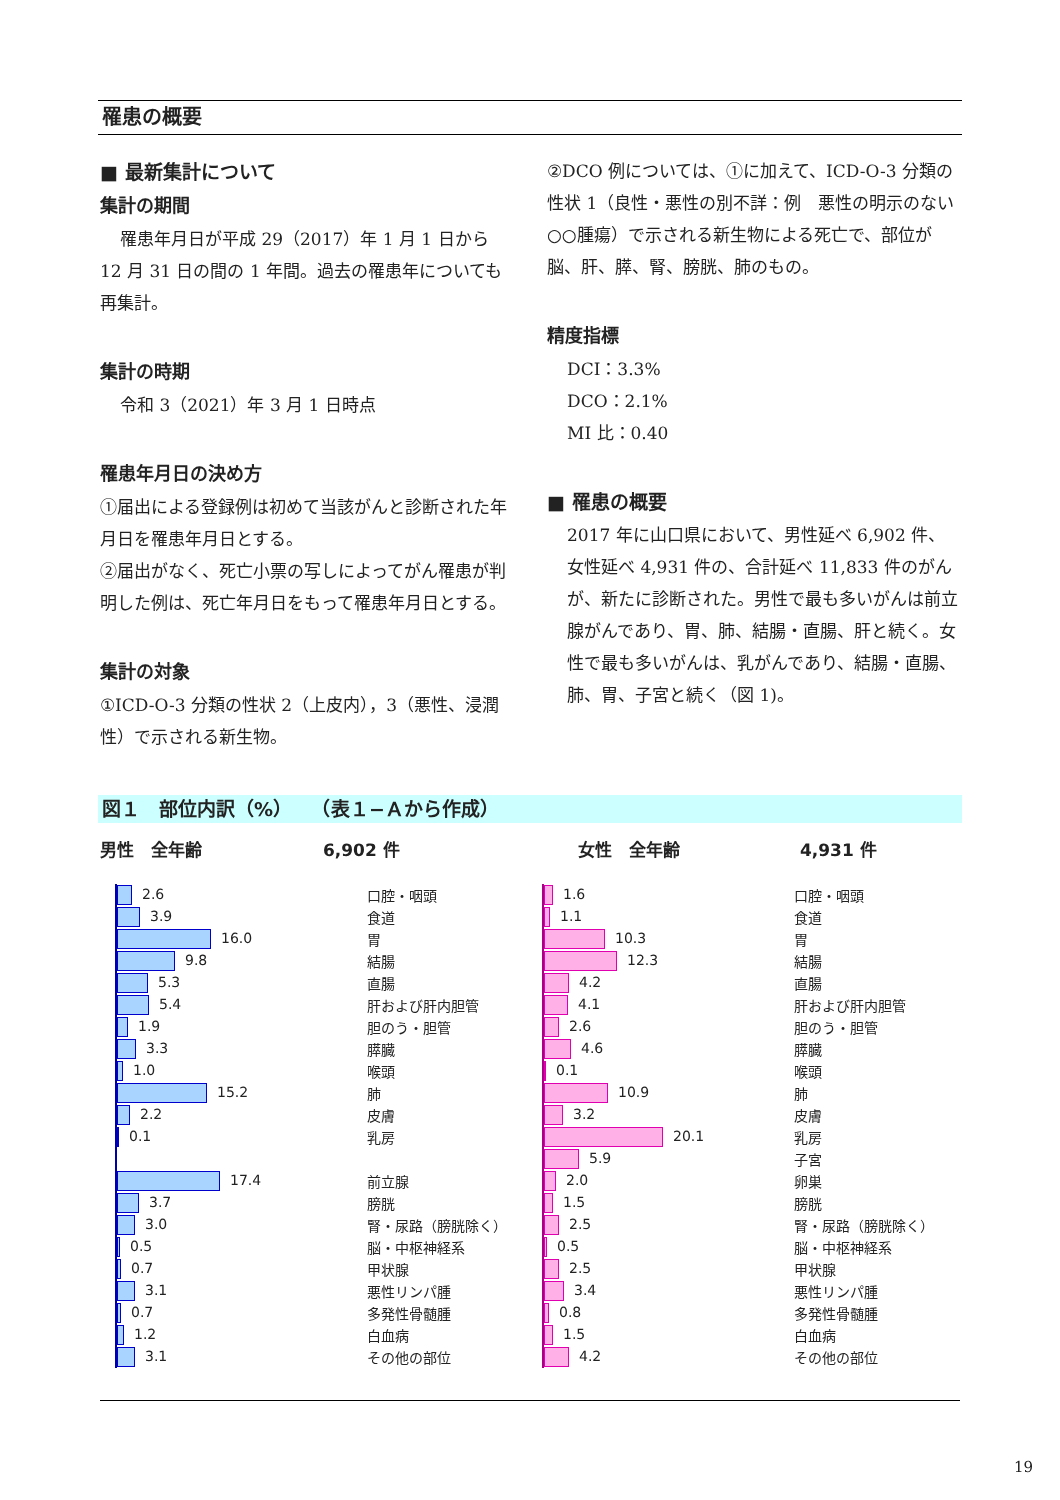罹患の概要
■ 最新集計について
集計の期間
罹患年月日が平成 29（2017）年 1 月 1 日から
12 月 31 日の間の 1 年間。過去の罹患年についても再集計。
集計の時期
令和 3（2021）年 3 月 1 日時点
罹患年月日の決め方
①届出による登録例は初めて当該がんと診断された年月日を罹患年月日とする。
②届出がなく、死亡小票の写しによってがん罹患が判明した例は、死亡年月日をもって罹患年月日とする。
集計の対象
①ICD-O-3 分類の性状 2（上皮内），3（悪性、浸潤性）で示される新生物。
②DCO 例については、①に加えて、ICD-O-3 分類の性状 1（良性・悪性の別不詳：例　悪性の明示のない○○腫瘍）で示される新生物による死亡で、部位が脳、肝、膵、腎、膀胱、肺のもの。
精度指標
DCI：3.3%
DCO：2.1%
MI 比：0.40
■ 罹患の概要
2017 年に山口県において、男性延べ 6,902 件、女性延べ 4,931 件の、合計延べ 11,833 件のがんが、新たに診断された。男性で最も多いがんは前立腺がんであり、胃、肺、結腸・直腸、肝と続く。女性で最も多いがんは、乳がんであり、結腸・直腸、肺、胃、子宮と続く（図 1)。
図１　部位内訳（%）　　（表１−Ａから作成）
男性　全年齢 6,902 件 女性　全年齢 4,931 件
| 2.6 | 口腔・咽頭 |
| 3.9 | 食道 |
| 16.0 | 胃 |
| 9.8 | 結腸 |
| 5.3 | 直腸 |
| 5.4 | 肝および肝内胆管 |
| 1.9 | 胆のう・胆管 |
| 3.3 | 膵臓 |
| 1.0 | 喉頭 |
| 15.2 | 肺 |
| 2.2 | 皮膚 |
| 0.1 | 乳房 |
| 17.4 | 前立腺 |
| 3.7 | 膀胱 |
| 3.0 | 腎・尿路（膀胱除く） |
| 0.5 | 脳・中枢神経系 |
| 0.7 | 甲状腺 |
| 3.1 | 悪性リンパ腫 |
| 0.7 | 多発性骨髄腫 |
| 1.2 | 白血病 |
| 3.1 | その他の部位 |
| 1.6 | 口腔・咽頭 |
| 1.1 | 食道 |
| 10.3 | 胃 |
| 12.3 | 結腸 |
| 4.2 | 直腸 |
| 4.1 | 肝および肝内胆管 |
| 2.6 | 胆のう・胆管 |
| 4.6 | 膵臓 |
| 0.1 | 喉頭 |
| 10.9 | 肺 |
| 3.2 | 皮膚 |
| 20.1 | 乳房 |
| 5.9 | 子宮 |
| 2.0 | 卵巣 |
| 1.5 | 膀胱 |
| 2.5 | 腎・尿路（膀胱除く） |
| 0.5 | 脳・中枢神経系 |
| 2.5 | 甲状腺 |
| 3.4 | 悪性リンパ腫 |
| 0.8 | 多発性骨髄腫 |
| 1.5 | 白血病 |
| 4.2 | その他の部位 |
19